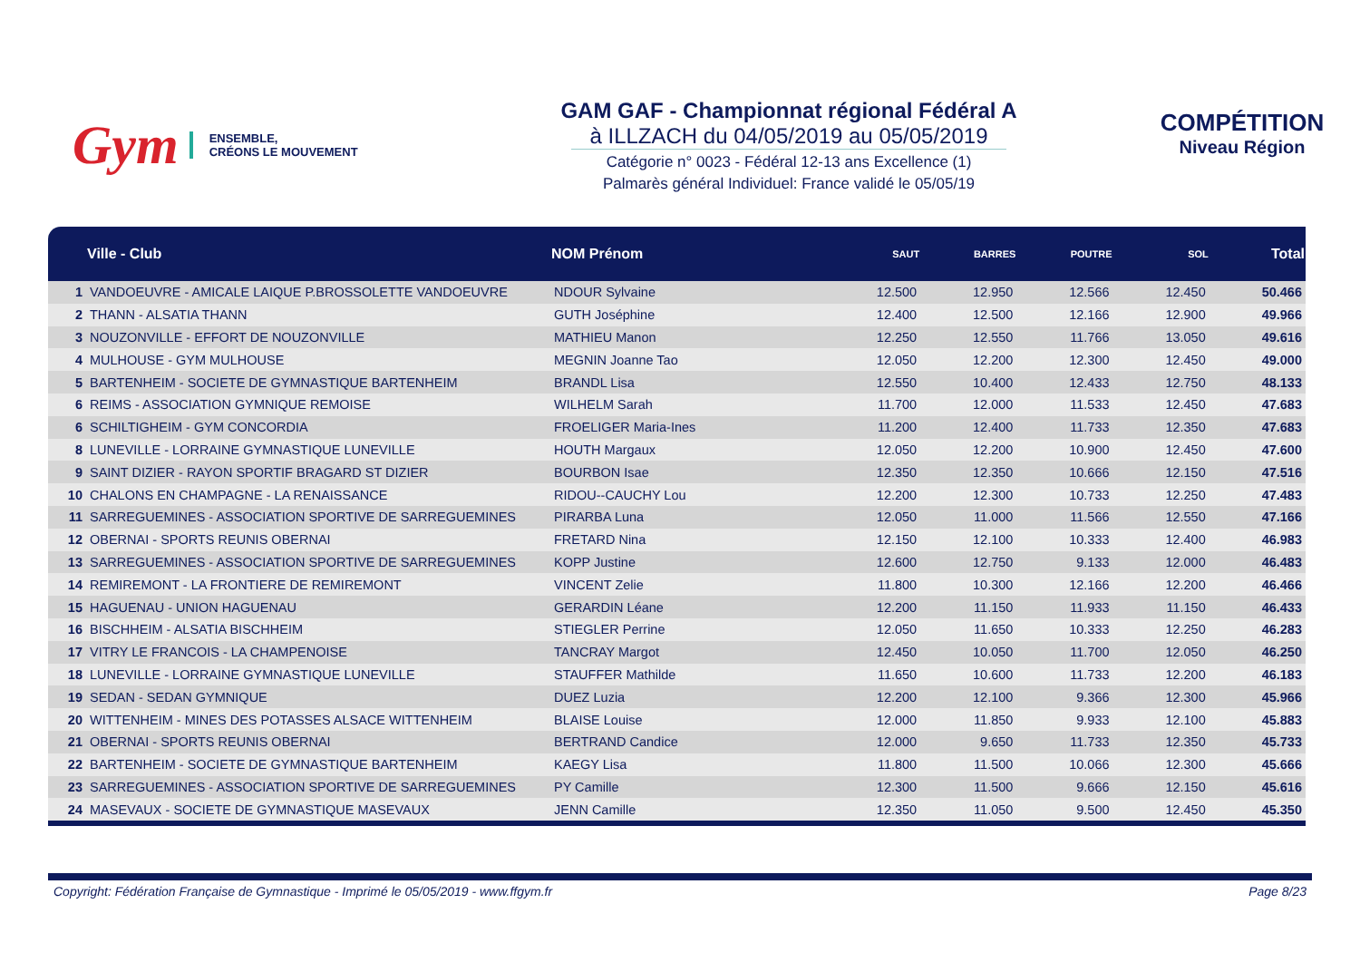Gym
ENSEMBLE,
CRÉONS LE MOUVEMENT
GAM GAF - Championnat régional Fédéral A
à ILLZACH du 04/05/2019 au 05/05/2019
Catégorie n° 0023 - Fédéral 12-13 ans Excellence (1)
Palmarès général Individuel: France validé le 05/05/19
COMPÉTITION
Niveau Région
| | Ville - Club | NOM Prénom | SAUT | BARRES | POUTRE | SOL | Total |
| --- | --- | --- | --- | --- | --- | --- | --- |
| 1 | VANDOEUVRE - AMICALE LAIQUE P.BROSSOLETTE VANDOEUVRE | NDOUR Sylvaine | 12.500 | 12.950 | 12.566 | 12.450 | 50.466 |
| 2 | THANN - ALSATIA THANN | GUTH Joséphine | 12.400 | 12.500 | 12.166 | 12.900 | 49.966 |
| 3 | NOUZONVILLE - EFFORT DE NOUZONVILLE | MATHIEU Manon | 12.250 | 12.550 | 11.766 | 13.050 | 49.616 |
| 4 | MULHOUSE - GYM MULHOUSE | MEGNIN Joanne Tao | 12.050 | 12.200 | 12.300 | 12.450 | 49.000 |
| 5 | BARTENHEIM - SOCIETE DE GYMNASTIQUE BARTENHEIM | BRANDL Lisa | 12.550 | 10.400 | 12.433 | 12.750 | 48.133 |
| 6 | REIMS - ASSOCIATION GYMNIQUE REMOISE | WILHELM Sarah | 11.700 | 12.000 | 11.533 | 12.450 | 47.683 |
| 6 | SCHILTIGHEIM - GYM CONCORDIA | FROELIGER Maria-Ines | 11.200 | 12.400 | 11.733 | 12.350 | 47.683 |
| 8 | LUNEVILLE - LORRAINE GYMNASTIQUE LUNEVILLE | HOUTH Margaux | 12.050 | 12.200 | 10.900 | 12.450 | 47.600 |
| 9 | SAINT DIZIER - RAYON SPORTIF BRAGARD ST DIZIER | BOURBON Isae | 12.350 | 12.350 | 10.666 | 12.150 | 47.516 |
| 10 | CHALONS EN CHAMPAGNE - LA RENAISSANCE | RIDOU--CAUCHY Lou | 12.200 | 12.300 | 10.733 | 12.250 | 47.483 |
| 11 | SARREGUEMINES - ASSOCIATION SPORTIVE DE SARREGUEMINES | PIRARBA Luna | 12.050 | 11.000 | 11.566 | 12.550 | 47.166 |
| 12 | OBERNAI - SPORTS REUNIS OBERNAI | FRETARD Nina | 12.150 | 12.100 | 10.333 | 12.400 | 46.983 |
| 13 | SARREGUEMINES - ASSOCIATION SPORTIVE DE SARREGUEMINES | KOPP Justine | 12.600 | 12.750 | 9.133 | 12.000 | 46.483 |
| 14 | REMIREMONT - LA FRONTIERE DE REMIREMONT | VINCENT Zelie | 11.800 | 10.300 | 12.166 | 12.200 | 46.466 |
| 15 | HAGUENAU - UNION HAGUENAU | GERARDIN Léane | 12.200 | 11.150 | 11.933 | 11.150 | 46.433 |
| 16 | BISCHHEIM - ALSATIA BISCHHEIM | STIEGLER Perrine | 12.050 | 11.650 | 10.333 | 12.250 | 46.283 |
| 17 | VITRY LE FRANCOIS - LA CHAMPENOISE | TANCRAY Margot | 12.450 | 10.050 | 11.700 | 12.050 | 46.250 |
| 18 | LUNEVILLE - LORRAINE GYMNASTIQUE LUNEVILLE | STAUFFER Mathilde | 11.650 | 10.600 | 11.733 | 12.200 | 46.183 |
| 19 | SEDAN - SEDAN GYMNIQUE | DUEZ Luzia | 12.200 | 12.100 | 9.366 | 12.300 | 45.966 |
| 20 | WITTENHEIM - MINES DES POTASSES ALSACE WITTENHEIM | BLAISE Louise | 12.000 | 11.850 | 9.933 | 12.100 | 45.883 |
| 21 | OBERNAI - SPORTS REUNIS OBERNAI | BERTRAND Candice | 12.000 | 9.650 | 11.733 | 12.350 | 45.733 |
| 22 | BARTENHEIM - SOCIETE DE GYMNASTIQUE BARTENHEIM | KAEGY Lisa | 11.800 | 11.500 | 10.066 | 12.300 | 45.666 |
| 23 | SARREGUEMINES - ASSOCIATION SPORTIVE DE SARREGUEMINES | PY Camille | 12.300 | 11.500 | 9.666 | 12.150 | 45.616 |
| 24 | MASEVAUX - SOCIETE DE GYMNASTIQUE MASEVAUX | JENN Camille | 12.350 | 11.050 | 9.500 | 12.450 | 45.350 |
Copyright: Fédération Française de Gymnastique - Imprimé le 05/05/2019 - www.ffgym.fr Page 8/23